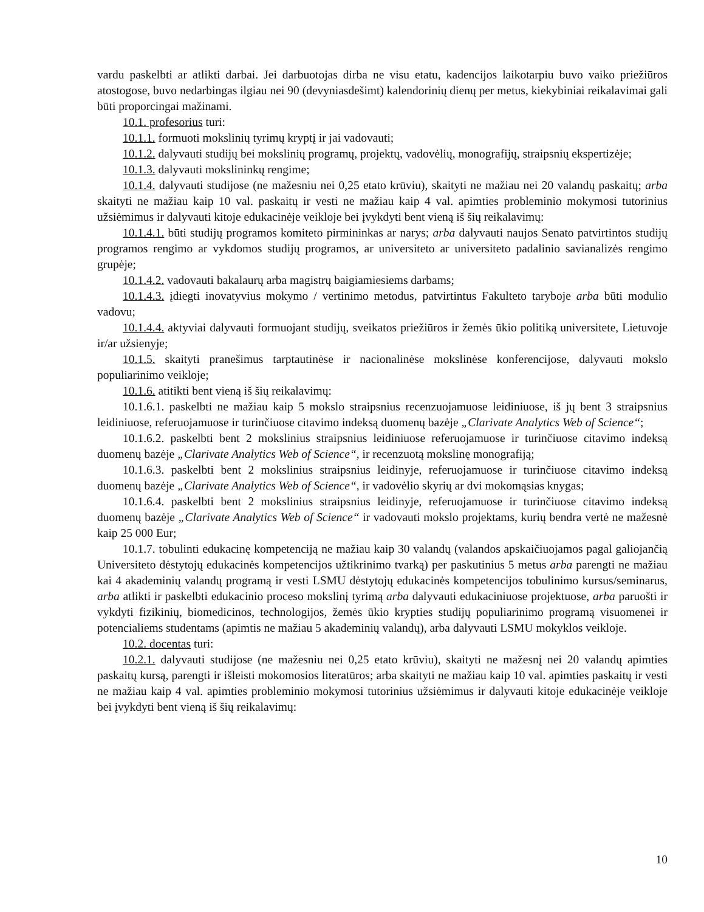vardu paskelbti ar atlikti darbai. Jei darbuotojas dirba ne visu etatu, kadencijos laikotarpiu buvo vaiko priežiūros atostogose, buvo nedarbingas ilgiau nei 90 (devyniasdešimt) kalendorinių dienų per metus, kiekybiniai reikalavimai gali būti proporcingai mažinami.
10.1. profesorius turi:
10.1.1. formuoti mokslinių tyrimų kryptį ir jai vadovauti;
10.1.2. dalyvauti studijų bei mokslinių programų, projektų, vadovėlių, monografijų, straipsnių ekspertizėje;
10.1.3. dalyvauti mokslininkų rengime;
10.1.4. dalyvauti studijose (ne mažesniu nei 0,25 etato krūviu), skaityti ne mažiau nei 20 valandų paskaitų; arba skaityti ne mažiau kaip 10 val. paskaitų ir vesti ne mažiau kaip 4 val. apimties probleminio mokymosi tutorinius užsiėmimus ir dalyvauti kitoje edukacinėje veikloje bei įvykdyti bent vieną iš šių reikalavimų:
10.1.4.1. būti studijų programos komiteto pirmininkas ar narys; arba dalyvauti naujos Senato patvirtintos studijų programos rengimo ar vykdomos studijų programos, ar universiteto ar universiteto padalinio savianalizės rengimo grupėje;
10.1.4.2. vadovauti bakalaurų arba magistrų baigiamiesiems darbams;
10.1.4.3. įdiegti inovatyvius mokymo / vertinimo metodus, patvirtintus Fakulteto taryboje arba būti modulio vadovu;
10.1.4.4. aktyviai dalyvauti formuojant studijų, sveikatos priežiūros ir žemės ūkio politiką universitete, Lietuvoje ir/ar užsienyje;
10.1.5. skaityti pranešimus tarptautinėse ir nacionalinėse mokslinėse konferencijose, dalyvauti mokslo populiarinimo veikloje;
10.1.6. atitikti bent vieną iš šių reikalavimų:
10.1.6.1. paskelbti ne mažiau kaip 5 mokslo straipsnius recenzuojamuose leidiniuose, iš jų bent 3 straipsnius leidiniuose, referuojamuose ir turinčiuose citavimo indeksą duomenų bazėje „Clarivate Analytics Web of Science“;
10.1.6.2. paskelbti bent 2 mokslinius straipsnius leidiniuose referuojamuose ir turinčiuose citavimo indeksą duomenų bazėje „Clarivate Analytics Web of Science“, ir recenzuotą mokslinę monografiją;
10.1.6.3. paskelbti bent 2 mokslinius straipsnius leidinyje, referuojamuose ir turinčiuose citavimo indeksą duomenų bazėje „Clarivate Analytics Web of Science“, ir vadovėlio skyrių ar dvi mokomąsias knygas;
10.1.6.4. paskelbti bent 2 mokslinius straipsnius leidinyje, referuojamuose ir turinčiuose citavimo indeksą duomenų bazėje „Clarivate Analytics Web of Science“ ir vadovauti mokslo projektams, kurių bendra vertė ne mažesnė kaip 25 000 Eur;
10.1.7. tobulinti edukacinę kompetenciją ne mažiau kaip 30 valandų (valandos apskaičiuojamos pagal galiojančią Universiteto dėstytojų edukacinės kompetencijos užtikrinimo tvarką) per paskutinius 5 metus arba parengti ne mažiau kai 4 akademinių valandų programą ir vesti LSMU dėstytojų edukacinės kompetencijos tobulinimo kursus/seminarus, arba atlikti ir paskelbti edukacinio proceso mokslinį tyrimą arba dalyvauti edukaciniuose projektuose, arba paruošti ir vykdyti fizikinių, biomedicinos, technologijos, žemės ūkio krypties studijų populiarinimo programą visuomenei ir potencialiems studentams (apimtis ne mažiau 5 akademinių valandų), arba dalyvauti LSMU mokyklos veikloje.
10.2. docentas turi:
10.2.1. dalyvauti studijose (ne mažesniu nei 0,25 etato krūviu), skaityti ne mažesnį nei 20 valandų apimties paskaitų kursą, parengti ir išleisti mokomosios literatūros; arba skaityti ne mažiau kaip 10 val. apimties paskaitų ir vesti ne mažiau kaip 4 val. apimties probleminio mokymosi tutorinius užsiėmimus ir dalyvauti kitoje edukacinėje veikloje bei įvykdyti bent vieną iš šių reikalavimų:
10